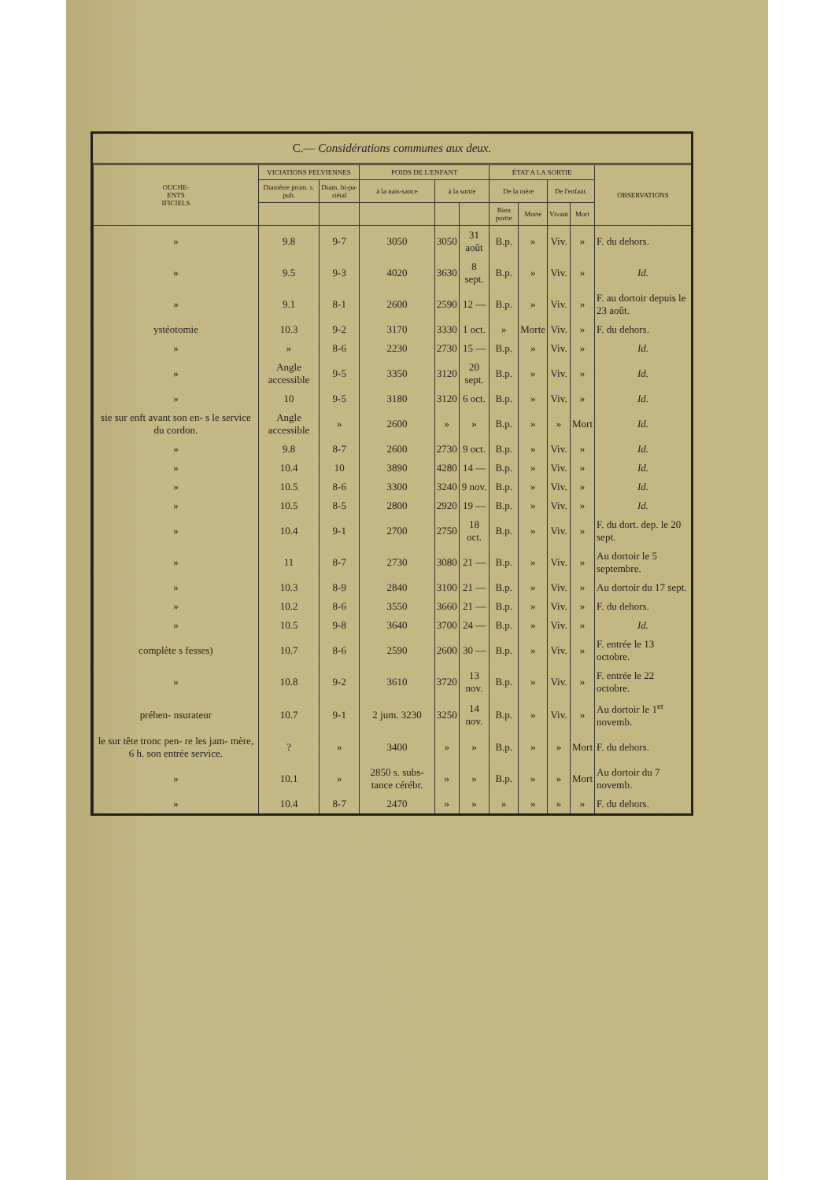C.— Considérations communes aux deux.
| OUCHE- ENTS IFICIELS | VICIATIONS PELVIENNES | | POIDS DE L'ENFANT | | | ÉTAT A LA SORTIE | | | | OBSERVATIONS |
| --- | --- | --- | --- | --- | --- | --- | --- | --- | --- | --- |
| | Diamètre prom. s. pub. | Diam. bi-pa-riétal | à la nais-sance | à la sortie | | De la mère | | De l'enfant. | | |
| | | | | | | Bien portte | Morte | Vivant | Mort | |
| » | 9.8 | 9-7 | 3050 | 3050 | 31 août | B.p. | » | Viv. | » | F. du dehors. |
| » | 9.5 | 9-3 | 4020 | 3630 | 8 sept. | B.p. | » | Viv. | » | Id. |
| » | 9.1 | 8-1 | 2600 | 2590 | 12 — | B.p. | » | Viv. | » | F. au dortoir depuis le 23 août. |
| ystéotomie | 10.3 | 9-2 | 3170 | 3330 | 1 oct. | » | Morte | Viv. | » | F. du dehors. |
| » | » | 8-6 | 2230 | 2730 | 15 — | B.p. | » | Viv. | » | Id. |
| » | Angle accessible | 9-5 | 3350 | 3120 | 20 sept. | B.p. | » | Viv. | » | Id. |
| » | 10 | 9-5 | 3180 | 3120 | 6 oct. | B.p. | » | Viv. | » | Id. |
| sie sur enft avant son en- s le service du cordon. | Angle accessible | » | 2600 | » | » | B.p. | » | » | Mort | Id. |
| » | 9.8 | 8-7 | 2600 | 2730 | 9 oct. | B.p. | » | Viv. | » | Id. |
| » | 10.4 | 10 | 3890 | 4280 | 14 — | B.p. | » | Viv. | » | Id. |
| » | 10.5 | 8-6 | 3300 | 3240 | 9 nov. | B.p. | » | Viv. | » | Id. |
| » | 10.5 | 8-5 | 2800 | 2920 | 19 — | B.p. | » | Viv. | » | Id. |
| » | 10.4 | 9-1 | 2700 | 2750 | 18 oct. | B.p. | » | Viv. | » | F. du dort. dep. le 20 sept. |
| » | 11 | 8-7 | 2730 | 3080 | 21 — | B.p. | » | Viv. | » | Au dortoir le 5 septembre. |
| » | 10.3 | 8-9 | 2840 | 3100 | 21 — | B.p. | » | Viv. | » | Au dortoir du 17 sept. |
| » | 10.2 | 8-6 | 3550 | 3660 | 21 — | B.p. | » | Viv. | » | F. du dehors. |
| » | 10.5 | 9-8 | 3640 | 3700 | 24 — | B.p. | » | Viv. | » | Id. |
| complète s fesses) | 10.7 | 8-6 | 2590 | 2600 | 30 — | B.p. | » | Viv. | » | F. entrée le 13 octobre. |
| » | 10.8 | 9-2 | 3610 | 3720 | 13 nov. | B.p. | » | Viv. | » | F. entrée le 22 octobre. |
| préhen- nsurateur | 10.7 | 9-1 | 2 jum. 3230 | 3250 | 14 nov. | B.p. | » | Viv. | » | Au dortoir le 1<sup>er</sup> novemb. |
| le sur tête tronc pen- re les jam- mère, 6 h. son entrée service. | ? | » | 3400 | » | » | B.p. | » | » | Mort | F. du dehors. |
| » | 10.1 | » | 2850 s. subs-tance cérébr. | » | » | B.p. | » | » | Mort | Au dortoir du 7 novemb. |
| » | 10.4 | 8-7 | 2470 | » | » | » | » | » | » | F. du dehors. |